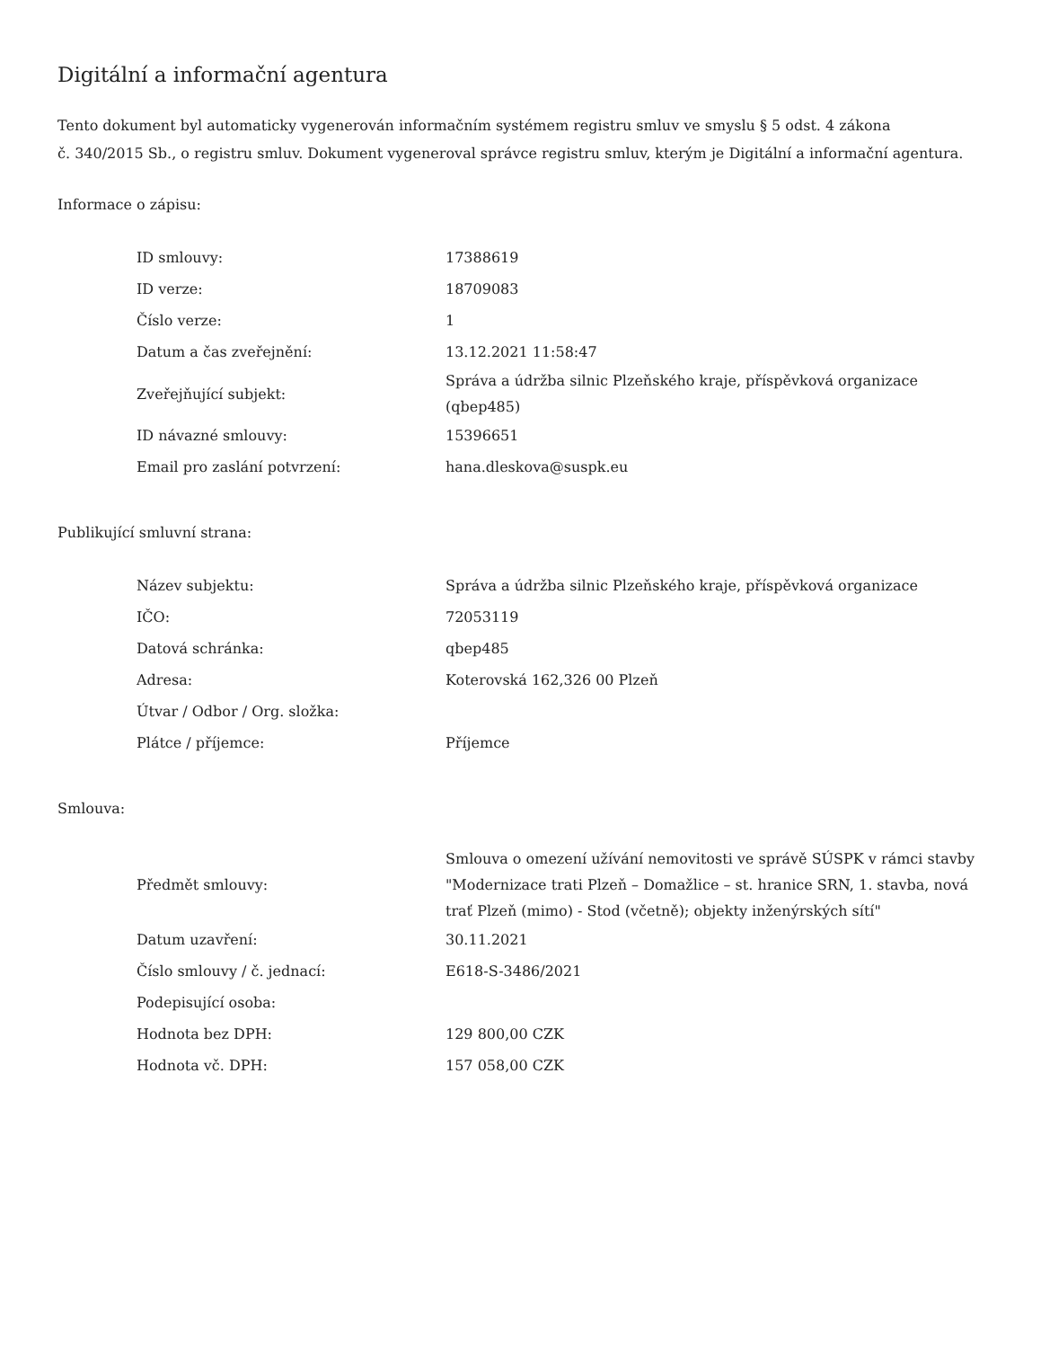Digitální a informační agentura
Tento dokument byl automaticky vygenerován informačním systémem registru smluv ve smyslu § 5 odst. 4 zákona
č. 340/2015 Sb., o registru smluv. Dokument vygeneroval správce registru smluv, kterým je Digitální a informační agentura.
Informace o zápisu:
| ID smlouvy: | 17388619 |
| ID verze: | 18709083 |
| Číslo verze: | 1 |
| Datum a čas zveřejnění: | 13.12.2021 11:58:47 |
| Zveřejňující subjekt: | Správa a údržba silnic Plzeňského kraje, příspěvková organizace (qbep485) |
| ID návazné smlouvy: | 15396651 |
| Email pro zaslání potvrzení: | hana.dleskova@suspk.eu |
Publikující smluvní strana:
| Název subjektu: | Správa a údržba silnic Plzeňského kraje, příspěvková organizace |
| IČO: | 72053119 |
| Datová schránka: | qbep485 |
| Adresa: | Koterovská 162,326 00 Plzeň |
| Útvar / Odbor / Org. složka: | |
| Plátce / příjemce: | Příjemce |
Smlouva:
| Předmět smlouvy: | Smlouva o omezení užívání nemovitosti ve správě SÚSPK v rámci stavby "Modernizace trati Plzeň – Domažlice – st. hranice SRN, 1. stavba, nová trať Plzeň (mimo) - Stod (včetně); objekty inženýrských sítí" |
| Datum uzavření: | 30.11.2021 |
| Číslo smlouvy / č. jednací: | E618-S-3486/2021 |
| Podepisující osoba: | |
| Hodnota bez DPH: | 129 800,00 CZK |
| Hodnota vč. DPH: | 157 058,00 CZK |